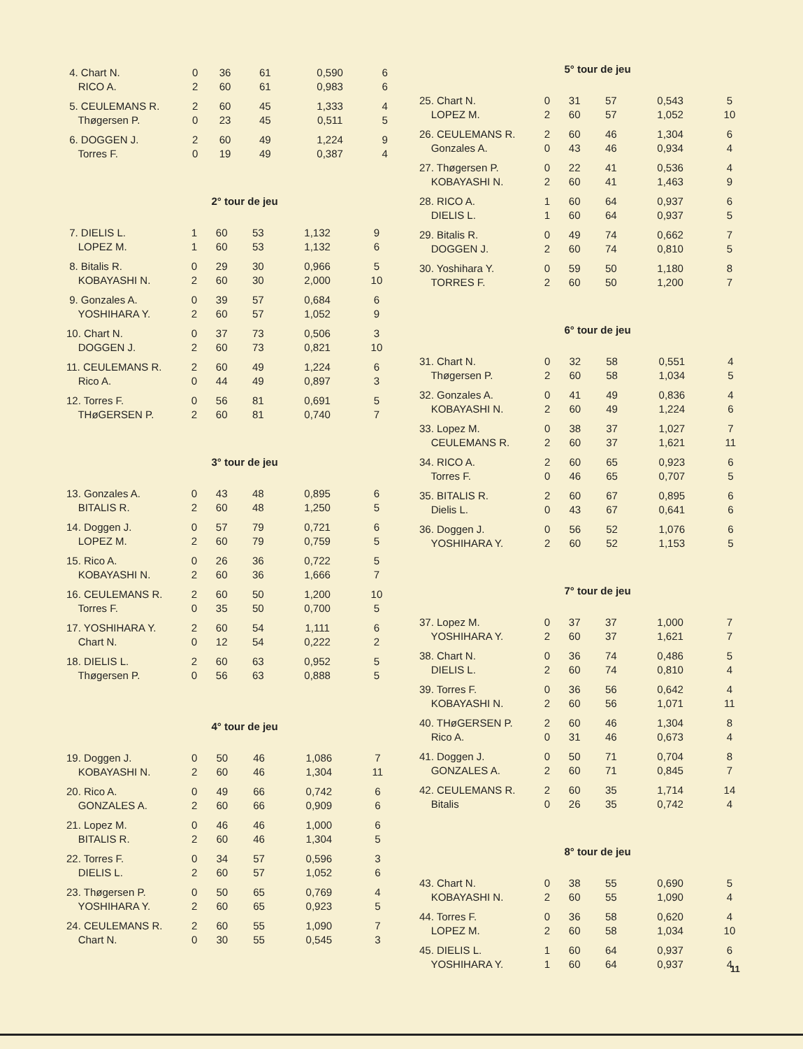| 4. Chart N. | 0 | 36 | 61 | 0,590 | 6 |
| RICO A. | 2 | 60 | 61 | 0,983 | 6 |
| 5. CEULEMANS R. | 2 | 60 | 45 | 1,333 | 4 |
| Thøgersen P. | 0 | 23 | 45 | 0,511 | 5 |
| 6. DOGGEN J. | 2 | 60 | 49 | 1,224 | 9 |
| Torres F. | 0 | 19 | 49 | 0,387 | 4 |
2° tour de jeu
| 7. DIELIS L. | 1 | 60 | 53 | 1,132 | 9 |
| LOPEZ M. | 1 | 60 | 53 | 1,132 | 6 |
| 8. Bitalis R. | 0 | 29 | 30 | 0,966 | 5 |
| KOBAYASHI N. | 2 | 60 | 30 | 2,000 | 10 |
| 9. Gonzales A. | 0 | 39 | 57 | 0,684 | 6 |
| YOSHIHARA Y. | 2 | 60 | 57 | 1,052 | 9 |
| 10. Chart N. | 0 | 37 | 73 | 0,506 | 3 |
| DOGGEN J. | 2 | 60 | 73 | 0,821 | 10 |
| 11. CEULEMANS R. | 2 | 60 | 49 | 1,224 | 6 |
| Rico A. | 0 | 44 | 49 | 0,897 | 3 |
| 12. Torres F. | 0 | 56 | 81 | 0,691 | 5 |
| THøGERSEN P. | 2 | 60 | 81 | 0,740 | 7 |
3° tour de jeu
| 13. Gonzales A. | 0 | 43 | 48 | 0,895 | 6 |
| BITALIS R. | 2 | 60 | 48 | 1,250 | 5 |
| 14. Doggen J. | 0 | 57 | 79 | 0,721 | 6 |
| LOPEZ M. | 2 | 60 | 79 | 0,759 | 5 |
| 15. Rico A. | 0 | 26 | 36 | 0,722 | 5 |
| KOBAYASHI N. | 2 | 60 | 36 | 1,666 | 7 |
| 16. CEULEMANS R. | 2 | 60 | 50 | 1,200 | 10 |
| Torres F. | 0 | 35 | 50 | 0,700 | 5 |
| 17. YOSHIHARA Y. | 2 | 60 | 54 | 1,111 | 6 |
| Chart N. | 0 | 12 | 54 | 0,222 | 2 |
| 18. DIELIS L. | 2 | 60 | 63 | 0,952 | 5 |
| Thøgersen P. | 0 | 56 | 63 | 0,888 | 5 |
4° tour de jeu
| 19. Doggen J. | 0 | 50 | 46 | 1,086 | 7 |
| KOBAYASHI N. | 2 | 60 | 46 | 1,304 | 11 |
| 20. Rico A. | 0 | 49 | 66 | 0,742 | 6 |
| GONZALES A. | 2 | 60 | 66 | 0,909 | 6 |
| 21. Lopez M. | 0 | 46 | 46 | 1,000 | 6 |
| BITALIS R. | 2 | 60 | 46 | 1,304 | 5 |
| 22. Torres F. | 0 | 34 | 57 | 0,596 | 3 |
| DIELIS L. | 2 | 60 | 57 | 1,052 | 6 |
| 23. Thøgersen P. | 0 | 50 | 65 | 0,769 | 4 |
| YOSHIHARA Y. | 2 | 60 | 65 | 0,923 | 5 |
| 24. CEULEMANS R. | 2 | 60 | 55 | 1,090 | 7 |
| Chart N. | 0 | 30 | 55 | 0,545 | 3 |
5° tour de jeu
| 25. Chart N. | 0 | 31 | 57 | 0,543 | 5 |
| LOPEZ M. | 2 | 60 | 57 | 1,052 | 10 |
| 26. CEULEMANS R. | 2 | 60 | 46 | 1,304 | 6 |
| Gonzales A. | 0 | 43 | 46 | 0,934 | 4 |
| 27. Thøgersen P. | 0 | 22 | 41 | 0,536 | 4 |
| KOBAYASHI N. | 2 | 60 | 41 | 1,463 | 9 |
| 28. RICO A. | 1 | 60 | 64 | 0,937 | 6 |
| DIELIS L. | 1 | 60 | 64 | 0,937 | 5 |
| 29. Bitalis R. | 0 | 49 | 74 | 0,662 | 7 |
| DOGGEN J. | 2 | 60 | 74 | 0,810 | 5 |
| 30. Yoshihara Y. | 0 | 59 | 50 | 1,180 | 8 |
| TORRES F. | 2 | 60 | 50 | 1,200 | 7 |
6° tour de jeu
| 31. Chart N. | 0 | 32 | 58 | 0,551 | 4 |
| Thøgersen P. | 2 | 60 | 58 | 1,034 | 5 |
| 32. Gonzales A. | 0 | 41 | 49 | 0,836 | 4 |
| KOBAYASHI N. | 2 | 60 | 49 | 1,224 | 6 |
| 33. Lopez M. | 0 | 38 | 37 | 1,027 | 7 |
| CEULEMANS R. | 2 | 60 | 37 | 1,621 | 11 |
| 34. RICO A. | 2 | 60 | 65 | 0,923 | 6 |
| Torres F. | 0 | 46 | 65 | 0,707 | 5 |
| 35. BITALIS R. | 2 | 60 | 67 | 0,895 | 6 |
| Dielis L. | 0 | 43 | 67 | 0,641 | 6 |
| 36. Doggen J. | 0 | 56 | 52 | 1,076 | 6 |
| YOSHIHARA Y. | 2 | 60 | 52 | 1,153 | 5 |
7° tour de jeu
| 37. Lopez M. | 0 | 37 | 37 | 1,000 | 7 |
| YOSHIHARA Y. | 2 | 60 | 37 | 1,621 | 7 |
| 38. Chart N. | 0 | 36 | 74 | 0,486 | 5 |
| DIELIS L. | 2 | 60 | 74 | 0,810 | 4 |
| 39. Torres F. | 0 | 36 | 56 | 0,642 | 4 |
| KOBAYASHI N. | 2 | 60 | 56 | 1,071 | 11 |
| 40. THøGERSEN P. | 2 | 60 | 46 | 1,304 | 8 |
| Rico A. | 0 | 31 | 46 | 0,673 | 4 |
| 41. Doggen J. | 0 | 50 | 71 | 0,704 | 8 |
| GONZALES A. | 2 | 60 | 71 | 0,845 | 7 |
| 42. CEULEMANS R. | 2 | 60 | 35 | 1,714 | 14 |
| Bitalis | 0 | 26 | 35 | 0,742 | 4 |
8° tour de jeu
| 43. Chart N. | 0 | 38 | 55 | 0,690 | 5 |
| KOBAYASHI N. | 2 | 60 | 55 | 1,090 | 4 |
| 44. Torres F. | 0 | 36 | 58 | 0,620 | 4 |
| LOPEZ M. | 2 | 60 | 58 | 1,034 | 10 |
| 45. DIELIS L. | 1 | 60 | 64 | 0,937 | 6 |
| YOSHIHARA Y. | 1 | 60 | 64 | 0,937 | 4 |
11